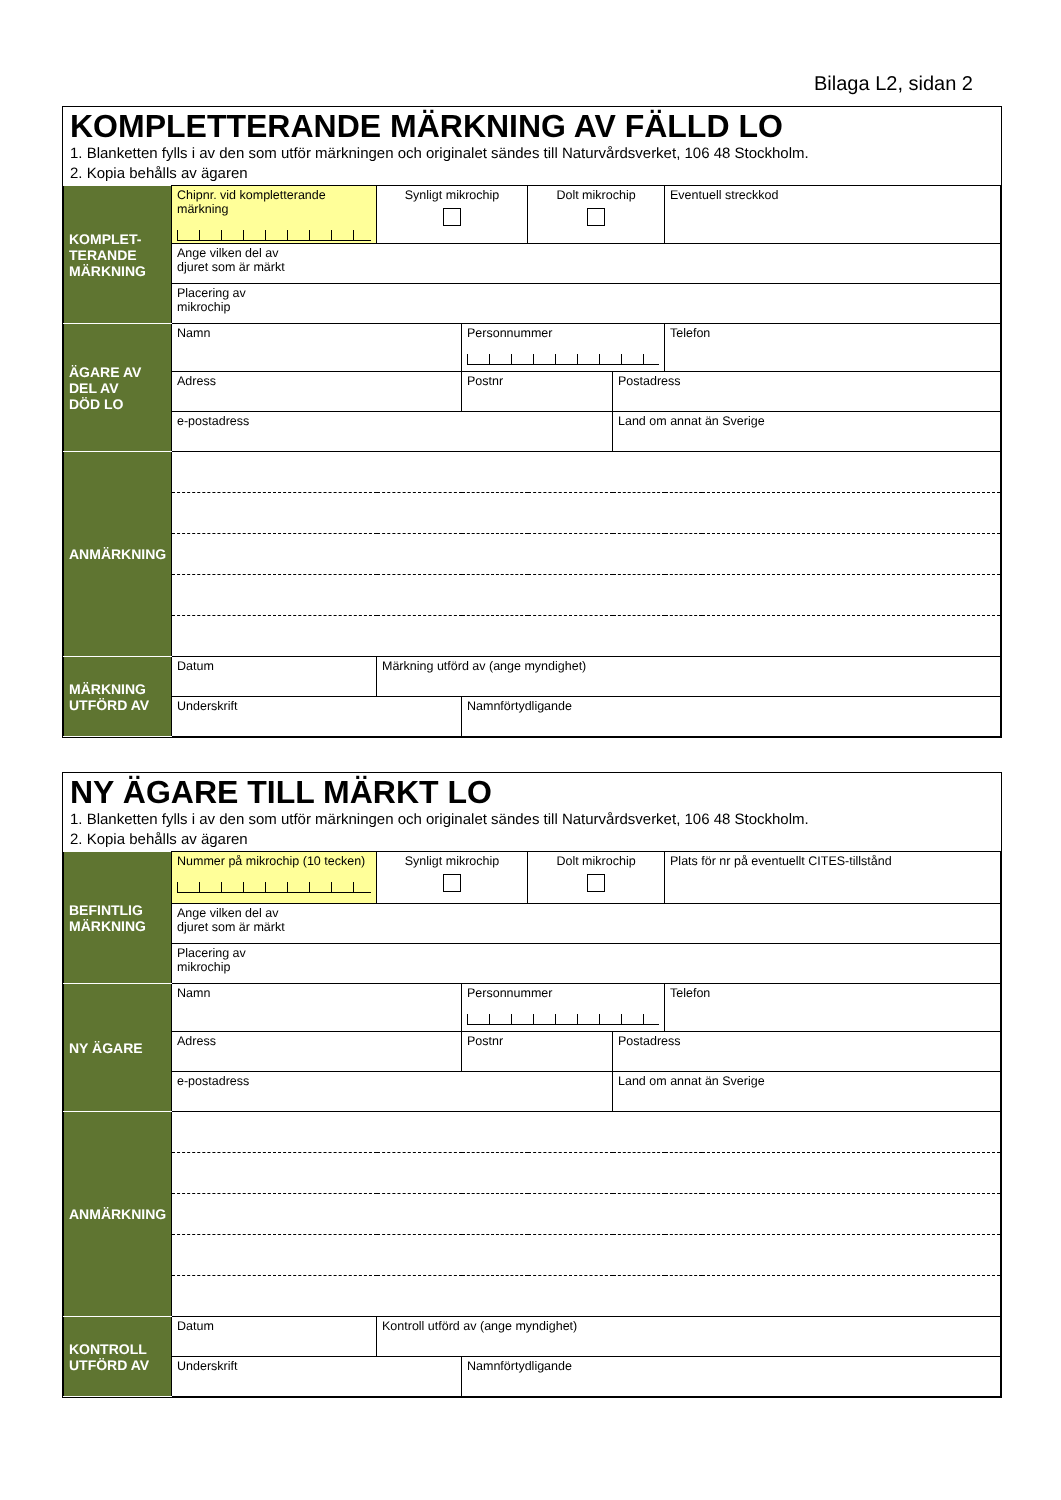Bilaga L2, sidan 2
KOMPLETTERANDE MÄRKNING AV FÄLLD LO
1. Blanketten fylls i av den som utför märkningen och originalet sändes till Naturvårdsverket, 106 48 Stockholm.
2. Kopia behålls av ägaren
| KOMPLET- TERANDE MÄRKNING | Chipnr. vid kompletterande märkning | Synligt mikrochip | | Dolt mikrochip | | Eventuell streckkod |
| | Ange vilken del av djuret som är märkt | | | | | |
| | Placering av mikrochip | | | | | |
| ÄGARE AV DEL AV DÖD LO | Namn | | Personnummer | | | Telefon |
| | Adress | | Postnr | | Postadress | |
| | e-postadress | | | | Land om annat än Sverige | |
| ANMÄRKNING | | | | | | |
| MÄRKNING UTFÖRD AV | Datum | Märkning utförd av (ange myndighet) | | | | |
| | Underskrift | | Namnförtydligande | | | |
NY ÄGARE TILL MÄRKT LO
1. Blanketten fylls i av den som utför märkningen och originalet sändes till Naturvårdsverket, 106 48 Stockholm.
2. Kopia behålls av ägaren
| BEFINTLIG MÄRKNING | Nummer på mikrochip (10 tecken) | Synligt mikrochip | | Dolt mikrochip | | Plats för nr på eventuellt CITES-tillstånd |
| | Ange vilken del av djuret som är märkt | | | | | |
| | Placering av mikrochip | | | | | |
| NY ÄGARE | Namn | | Personnummer | | | Telefon |
| | Adress | | Postnr | | Postadress | |
| | e-postadress | | | | Land om annat än Sverige | |
| ANMÄRKNING | | | | | | |
| KONTROLL UTFÖRD AV | Datum | Kontroll utförd av (ange myndighet) | | | | |
| | Underskrift | | Namnförtydligande | | | |